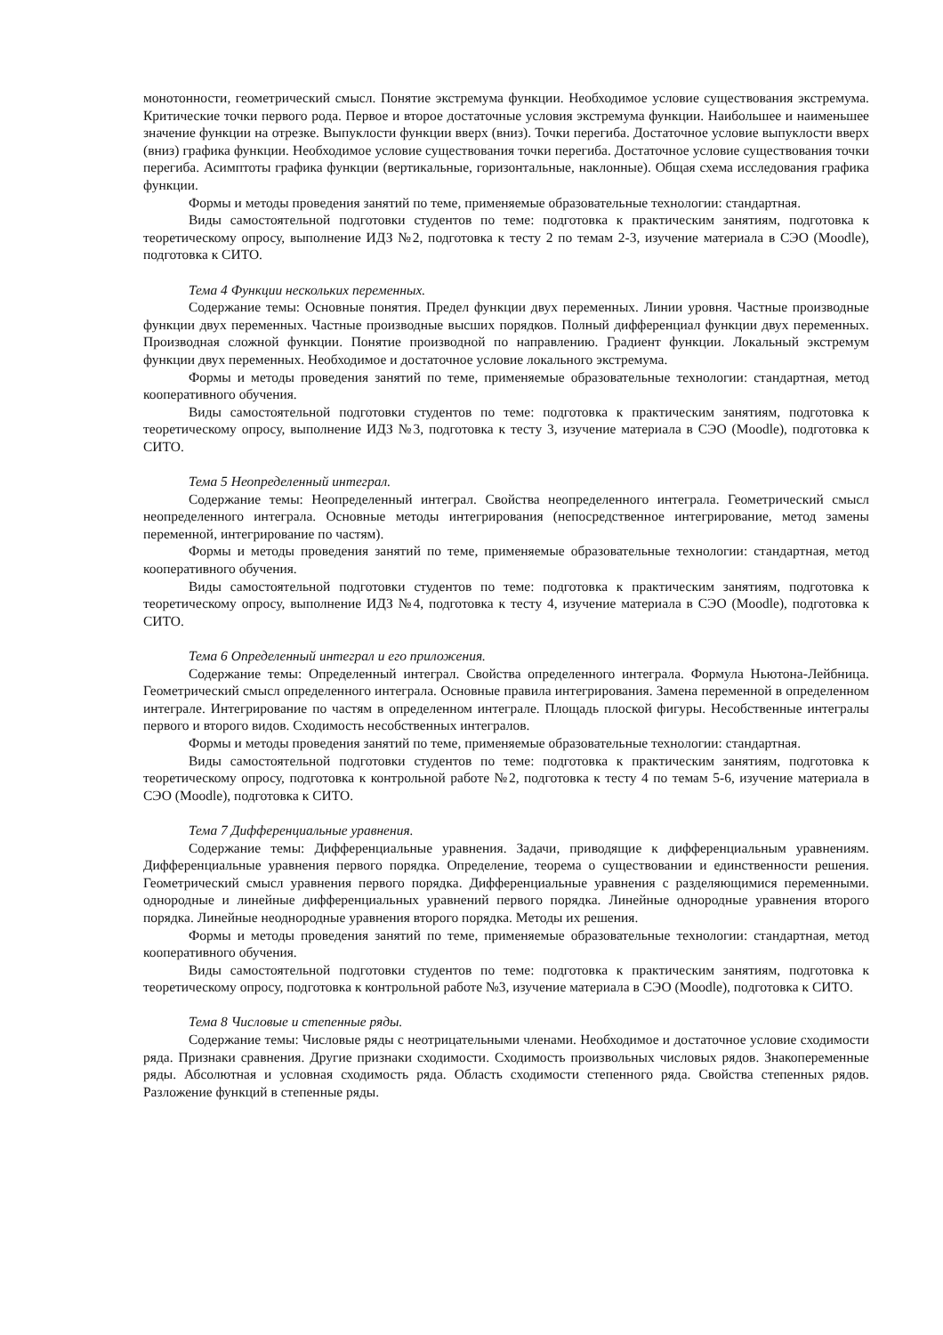монотонности, геометрический смысл. Понятие экстремума функции. Необходимое условие существования экстремума. Критические точки первого рода. Первое и второе достаточные условия экстремума функции. Наибольшее и наименьшее значение функции на отрезке. Выпуклости функции вверх (вниз). Точки перегиба. Достаточное условие выпуклости вверх (вниз) графика функции. Необходимое условие существования точки перегиба. Достаточное условие существования точки перегиба. Асимптоты графика функции (вертикальные, горизонтальные, наклонные). Общая схема исследования графика функции.
Формы и методы проведения занятий по теме, применяемые образовательные технологии: стандартная.
Виды самостоятельной подготовки студентов по теме: подготовка к практическим занятиям, подготовка к теоретическому опросу, выполнение ИДЗ №2, подготовка к тесту 2 по темам 2-3, изучение материала в СЭО (Moodle), подготовка к СИТО.
Тема 4 Функции нескольких переменных.
Содержание темы: Основные понятия. Предел функции двух переменных. Линии уровня. Частные производные функции двух переменных. Частные производные высших порядков. Полный дифференциал функции двух переменных. Производная сложной функции. Понятие производной по направлению. Градиент функции. Локальный экстремум функции двух переменных. Необходимое и достаточное условие локального экстремума.
Формы и методы проведения занятий по теме, применяемые образовательные технологии: стандартная, метод кооперативного обучения.
Виды самостоятельной подготовки студентов по теме: подготовка к практическим занятиям, подготовка к теоретическому опросу, выполнение ИДЗ №3, подготовка к тесту 3, изучение материала в СЭО (Moodle), подготовка к СИТО.
Тема 5 Неопределенный интеграл.
Содержание темы: Неопределенный интеграл. Свойства неопределенного интеграла. Геометрический смысл неопределенного интеграла. Основные методы интегрирования (непосредственное интегрирование, метод замены переменной, интегрирование по частям).
Формы и методы проведения занятий по теме, применяемые образовательные технологии: стандартная, метод кооперативного обучения.
Виды самостоятельной подготовки студентов по теме: подготовка к практическим занятиям, подготовка к теоретическому опросу, выполнение ИДЗ №4, подготовка к тесту 4, изучение материала в СЭО (Moodle), подготовка к СИТО.
Тема 6 Определенный интеграл и его приложения.
Содержание темы: Определенный интеграл. Свойства определенного интеграла. Формула Ньютона-Лейбница. Геометрический смысл определенного интеграла. Основные правила интегрирования. Замена переменной в определенном интеграле. Интегрирование по частям в определенном интеграле. Площадь плоской фигуры. Несобственные интегралы первого и второго видов. Сходимость несобственных интегралов.
Формы и методы проведения занятий по теме, применяемые образовательные технологии: стандартная.
Виды самостоятельной подготовки студентов по теме: подготовка к практическим занятиям, подготовка к теоретическому опросу, подготовка к контрольной работе №2, подготовка к тесту 4 по темам 5-6, изучение материала в СЭО (Moodle), подготовка к СИТО.
Тема 7 Дифференциальные уравнения.
Содержание темы: Дифференциальные уравнения. Задачи, приводящие к дифференциальным уравнениям. Дифференциальные уравнения первого порядка. Определение, теорема о существовании и единственности решения. Геометрический смысл уравнения первого порядка. Дифференциальные уравнения с разделяющимися переменными. однородные и линейные дифференциальных уравнений первого порядка. Линейные однородные уравнения второго порядка. Линейные неоднородные уравнения второго порядка. Методы их решения.
Формы и методы проведения занятий по теме, применяемые образовательные технологии: стандартная, метод кооперативного обучения.
Виды самостоятельной подготовки студентов по теме: подготовка к практическим занятиям, подготовка к теоретическому опросу, подготовка к контрольной работе №3, изучение материала в СЭО (Moodle), подготовка к СИТО.
Тема 8 Числовые и степенные ряды.
Содержание темы: Числовые ряды с неотрицательными членами. Необходимое и достаточное условие сходимости ряда. Признаки сравнения. Другие признаки сходимости. Сходимость произвольных числовых рядов. Знакопеременные ряды. Абсолютная и условная сходимость ряда. Область сходимости степенного ряда. Свойства степенных рядов. Разложение функций в степенные ряды.